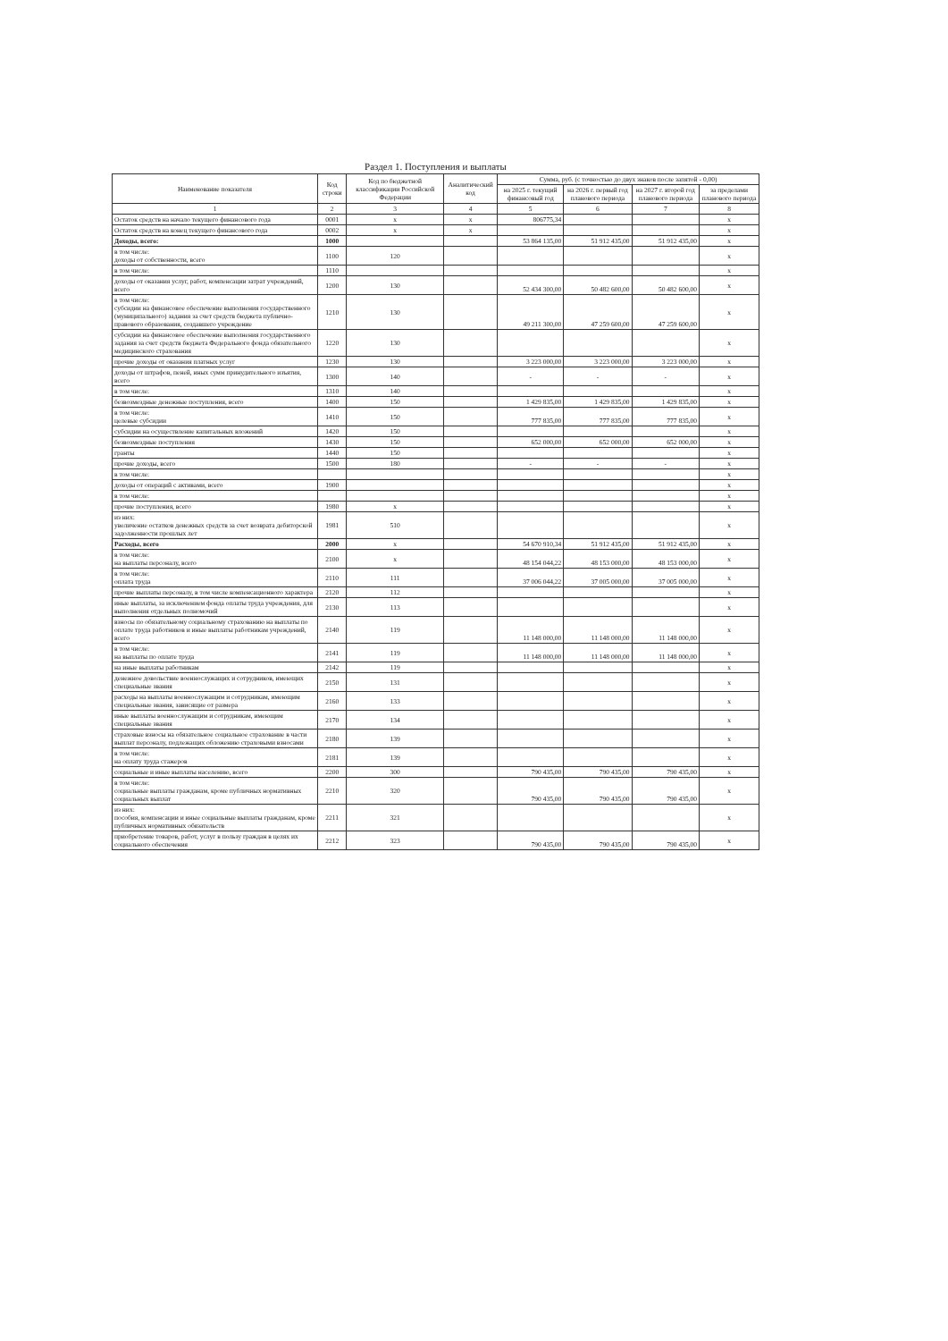Раздел 1. Поступления и выплаты
| Наименование показателя | Код строки | Код по бюджетной классификации Российской Федерации | Аналитический код | Сумма, руб. (с точностью до двух знаков после запятой - 0,00) | | | |
| --- | --- | --- | --- | --- | --- | --- | --- |
| | | | | на 2025 г. текущий финансовый год | на 2026 г. первый год планового периода | на 2027 г. второй год планового периода | за пределами планового периода |
| 1 | 2 | 3 | 4 | 5 | 6 | 7 | 8 |
| Остаток средств на начало текущего финансового года | 0001 | x | x | 806775,34 | | | x |
| Остаток средств на конец текущего финансового года | 0002 | x | x | | | | x |
| Доходы, всего: | 1000 | | | 53 864 135,00 | 51 912 435,00 | 51 912 435,00 | x |
| в том числе: доходы от собственности, всего | 1100 | 120 | | | | | x |
| в том числе: | 1110 | | | | | | x |
| доходы от оказания услуг, работ, компенсации затрат учреждений, всего | 1200 | 130 | | 52 434 300,00 | 50 482 600,00 | 50 482 600,00 | x |
| в том числе: субсидии на финансовое обеспечение выполнения государственного (муниципального) задания за счет средств бюджета публично-правового образования, создавшего учреждение | 1210 | 130 | | 49 211 300,00 | 47 259 600,00 | 47 259 600,00 | x |
| субсидии на финансовое обеспечение выполнения государственного задания за счет средств бюджета Федерального фонда обязательного медицинского страхования | 1220 | 130 | | | | | x |
| прочие доходы от оказания платных услуг | 1230 | 130 | | 3 223 000,00 | 3 223 000,00 | 3 223 000,00 | x |
| доходы от штрафов, пеней, иных сумм принудительного изъятия, всего | 1300 | 140 | | - | - | - | x |
| в том числе: | 1310 | 140 | | | | | x |
| безвозмездные денежные поступления, всего | 1400 | 150 | | 1 429 835,00 | 1 429 835,00 | 1 429 835,00 | x |
| в том числе: целевые субсидии | 1410 | 150 | | 777 835,00 | 777 835,00 | 777 835,00 | x |
| субсидии на осуществление капитальных вложений | 1420 | 150 | | | | | x |
| безвозмездные поступления | 1430 | 150 | | 652 000,00 | 652 000,00 | 652 000,00 | x |
| гранты | 1440 | 150 | | | | | x |
| прочие доходы, всего | 1500 | 180 | | - | - | - | x |
| в том числе: | | | | | | | x |
| доходы от операций с активами, всего | 1900 | | | | | | x |
| в том числе: | | | | | | | x |
| прочие поступления, всего | 1980 | x | | | | | x |
| из них: увеличение остатков денежных средств за счет возврата дебиторской задолженности прошлых лет | 1981 | 510 | | | | | x |
| Расходы, всего | 2000 | x | | 54 670 910,34 | 51 912 435,00 | 51 912 435,00 | x |
| в том числе: на выплаты персоналу, всего | 2100 | x | | 48 154 044,22 | 48 153 000,00 | 48 153 000,00 | x |
| в том числе: оплата труда | 2110 | 111 | | 37 006 044,22 | 37 005 000,00 | 37 005 000,00 | x |
| прочие выплаты персоналу, в том числе компенсационного характера | 2120 | 112 | | | | | x |
| иные выплаты, за исключением фонда оплаты труда учреждения, для выполнения отдельных полномочий | 2130 | 113 | | | | | x |
| взносы по обязательному социальному страхованию на выплаты по оплате труда работников и иные выплаты работникам учреждений, всего | 2140 | 119 | | 11 148 000,00 | 11 148 000,00 | 11 148 000,00 | x |
| в том числе: на выплаты по оплате труда | 2141 | 119 | | 11 148 000,00 | 11 148 000,00 | 11 148 000,00 | x |
| на иные выплаты работникам | 2142 | 119 | | | | | x |
| денежное довольствие военнослужащих и сотрудников, имеющих специальные звания | 2150 | 131 | | | | | x |
| расходы на выплаты военнослужащим и сотрудникам, имеющим специальные звания, зависящие от размера | 2160 | 133 | | | | | x |
| иные выплаты военнослужащим и сотрудникам, имеющим специальные звания | 2170 | 134 | | | | | x |
| страховые взносы на обязательное социальное страхование в части выплат персоналу, подлежащих обложению страховыми взносами | 2180 | 139 | | | | | x |
| в том числе: на оплату труда стажеров | 2181 | 139 | | | | | x |
| социальные и иные выплаты населению, всего | 2200 | 300 | | 790 435,00 | 790 435,00 | 790 435,00 | x |
| в том числе: социальные выплаты гражданам, кроме публичных нормативных социальных выплат | 2210 | 320 | | 790 435,00 | 790 435,00 | 790 435,00 | x |
| из них: пособия, компенсации и иные социальные выплаты гражданам, кроме публичных нормативных обязательств | 2211 | 321 | | | | | x |
| приобретение товаров, работ, услуг в пользу граждан в целях их социального обеспечения | 2212 | 323 | | 790 435,00 | 790 435,00 | 790 435,00 | x |